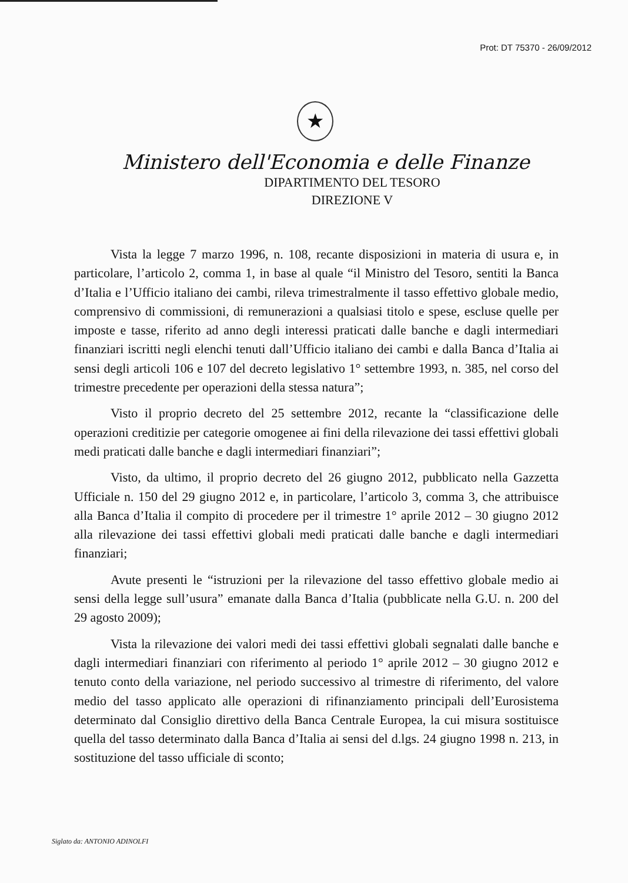Prot: DT 75370 - 26/09/2012
★
Ministero dell'Economia e delle Finanze
DIPARTIMENTO DEL TESORO
DIREZIONE V
Vista la legge 7 marzo 1996, n. 108, recante disposizioni in materia di usura e, in particolare, l’articolo 2, comma 1, in base al quale “il Ministro del Tesoro, sentiti la Banca d’Italia e l’Ufficio italiano dei cambi, rileva trimestralmente il tasso effettivo globale medio, comprensivo di commissioni, di remunerazioni a qualsiasi titolo e spese, escluse quelle per imposte e tasse, riferito ad anno degli interessi praticati dalle banche e dagli intermediari finanziari iscritti negli elenchi tenuti dall’Ufficio italiano dei cambi e dalla Banca d’Italia ai sensi degli articoli 106 e 107 del decreto legislativo 1° settembre 1993, n. 385, nel corso del trimestre precedente per operazioni della stessa natura”;
Visto il proprio decreto del 25 settembre 2012, recante la “classificazione delle operazioni creditizie per categorie omogenee ai fini della rilevazione dei tassi effettivi globali medi praticati dalle banche e dagli intermediari finanziari”;
Visto, da ultimo, il proprio decreto del 26 giugno 2012, pubblicato nella Gazzetta Ufficiale n. 150 del 29 giugno 2012 e, in particolare, l’articolo 3, comma 3, che attribuisce alla Banca d’Italia il compito di procedere per il trimestre 1° aprile 2012 – 30 giugno 2012 alla rilevazione dei tassi effettivi globali medi praticati dalle banche e dagli intermediari finanziari;
Avute presenti le “istruzioni per la rilevazione del tasso effettivo globale medio ai sensi della legge sull’usura” emanate dalla Banca d’Italia (pubblicate nella G.U. n. 200 del 29 agosto 2009);
Vista la rilevazione dei valori medi dei tassi effettivi globali segnalati dalle banche e dagli intermediari finanziari con riferimento al periodo 1° aprile 2012 – 30 giugno 2012 e tenuto conto della variazione, nel periodo successivo al trimestre di riferimento, del valore medio del tasso applicato alle operazioni di rifinanziamento principali dell’Eurosistema determinato dal Consiglio direttivo della Banca Centrale Europea, la cui misura sostituisce quella del tasso determinato dalla Banca d’Italia ai sensi del d.lgs. 24 giugno 1998 n. 213, in sostituzione del tasso ufficiale di sconto;
Siglato da: ANTONIO ADINOLFI